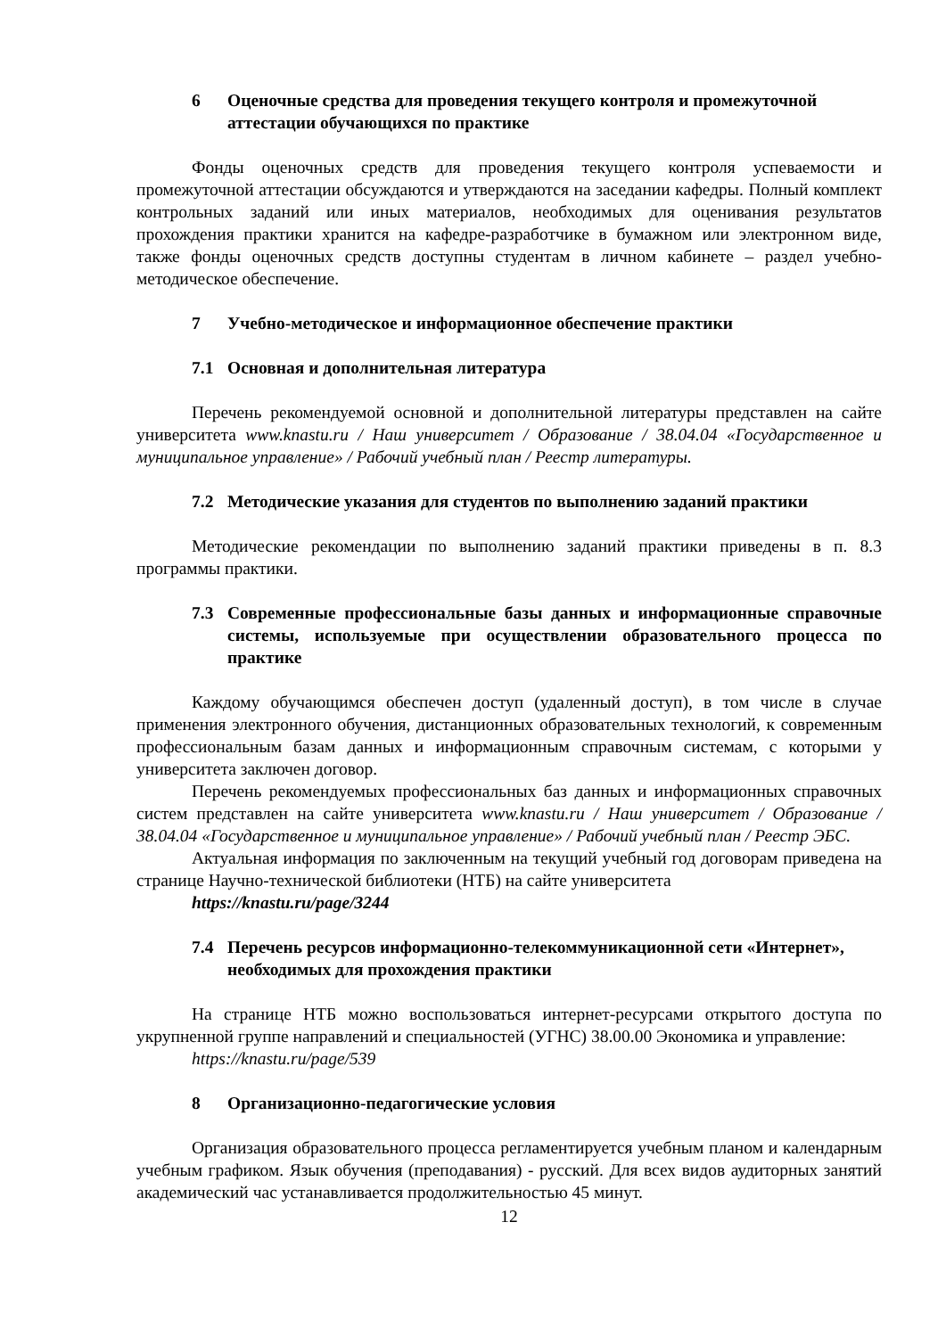6 Оценочные средства для проведения текущего контроля и промежуточной аттестации обучающихся по практике
Фонды оценочных средств для проведения текущего контроля успеваемости и промежуточной аттестации обсуждаются и утверждаются на заседании кафедры. Полный комплект контрольных заданий или иных материалов, необходимых для оценивания результатов прохождения практики хранится на кафедре-разработчике в бумажном или электронном виде, также фонды оценочных средств доступны студентам в личном кабинете – раздел учебно-методическое обеспечение.
7 Учебно-методическое и информационное обеспечение практики
7.1 Основная и дополнительная литература
Перечень рекомендуемой основной и дополнительной литературы представлен на сайте университета www.knastu.ru / Наш университет / Образование / 38.04.04 «Государственное и муниципальное управление» / Рабочий учебный план / Реестр литературы.
7.2 Методические указания для студентов по выполнению заданий практики
Методические рекомендации по выполнению заданий практики приведены в п. 8.3 программы практики.
7.3 Современные профессиональные базы данных и информационные справочные системы, используемые при осуществлении образовательного процесса по практике
Каждому обучающимся обеспечен доступ (удаленный доступ), в том числе в случае применения электронного обучения, дистанционных образовательных технологий, к современным профессиональным базам данных и информационным справочным системам, с которыми у университета заключен договор.
Перечень рекомендуемых профессиональных баз данных и информационных справочных систем представлен на сайте университета www.knastu.ru / Наш университет / Образование / 38.04.04 «Государственное и муниципальное управление» / Рабочий учебный план / Реестр ЭБС.
Актуальная информация по заключенным на текущий учебный год договорам приведена на странице Научно-технической библиотеки (НТБ) на сайте университета
https://knastu.ru/page/3244
7.4 Перечень ресурсов информационно-телекоммуникационной сети «Интернет», необходимых для прохождения практики
На странице НТБ можно воспользоваться интернет-ресурсами открытого доступа по укрупненной группе направлений и специальностей (УГНС) 38.00.00 Экономика и управление:
https://knastu.ru/page/539
8 Организационно-педагогические условия
Организация образовательного процесса регламентируется учебным планом и календарным учебным графиком. Язык обучения (преподавания) - русский. Для всех видов аудиторных занятий академический час устанавливается продолжительностью 45 минут.
12